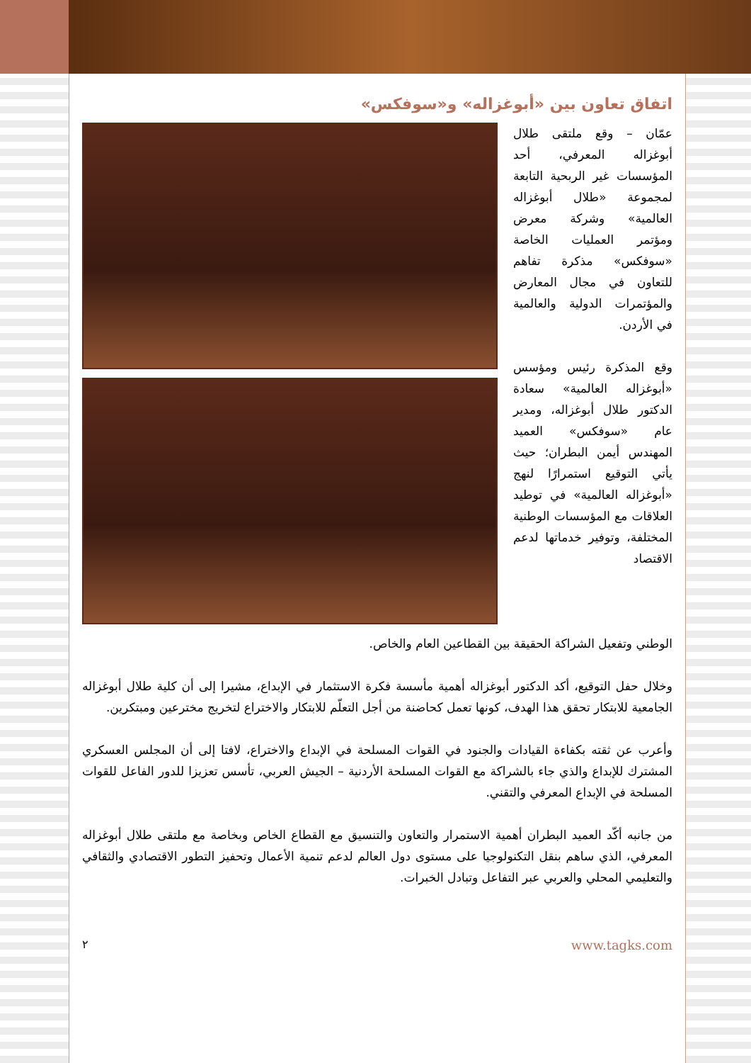اتفاق تعاون بين «أبوغزاله» و«سوفكس»
عمّان – وقع ملتقى طلال أبوغزاله المعرفي، أحد المؤسسات غير الربحية التابعة لمجموعة «طلال أبوغزاله العالمية» وشركة معرض ومؤتمر العمليات الخاصة «سوفكس» مذكرة تفاهم للتعاون في مجال المعارض والمؤتمرات الدولية والعالمية في الأردن.
وقع المذكرة رئيس ومؤسس «أبوغزاله العالمية» سعادة الدكتور طلال أبوغزاله، ومدير عام «سوفكس» العميد المهندس أيمن البطران؛ حيث يأتي التوقيع استمرارًا لنهج «أبوغزاله العالمية» في توطيد العلاقات مع المؤسسات الوطنية المختلفة، وتوفير خدماتها لدعم الاقتصاد
الوطني وتفعيل الشراكة الحقيقة بين القطاعين العام والخاص.
وخلال حفل التوقيع، أكد الدكتور أبوغزاله أهمية مأسسة فكرة الاستثمار في الإبداع، مشيرا إلى أن كلية طلال أبوغزاله الجامعية للابتكار تحقق هذا الهدف، كونها تعمل كحاضنة من أجل التعلّم للابتكار والاختراع لتخريج مخترعين ومبتكرين.
وأعرب عن ثقته بكفاءة القيادات والجنود في القوات المسلحة في الإبداع والاختراع، لافتا إلى أن المجلس العسكري المشترك للإبداع والذي جاء بالشراكة مع القوات المسلحة الأردنية – الجيش العربي، تأسس تعزيزا للدور الفاعل للقوات المسلحة في الإبداع المعرفي والتقني.
من جانبه أكّد العميد البطران أهمية الاستمرار والتعاون والتنسيق مع القطاع الخاص وبخاصة مع ملتقى طلال أبوغزاله المعرفي، الذي ساهم بنقل التكنولوجيا على مستوى دول العالم لدعم تنمية الأعمال وتحفيز التطور الاقتصادي والثقافي والتعليمي المحلي والعربي عبر التفاعل وتبادل الخبرات.
٢ www.tagks.com